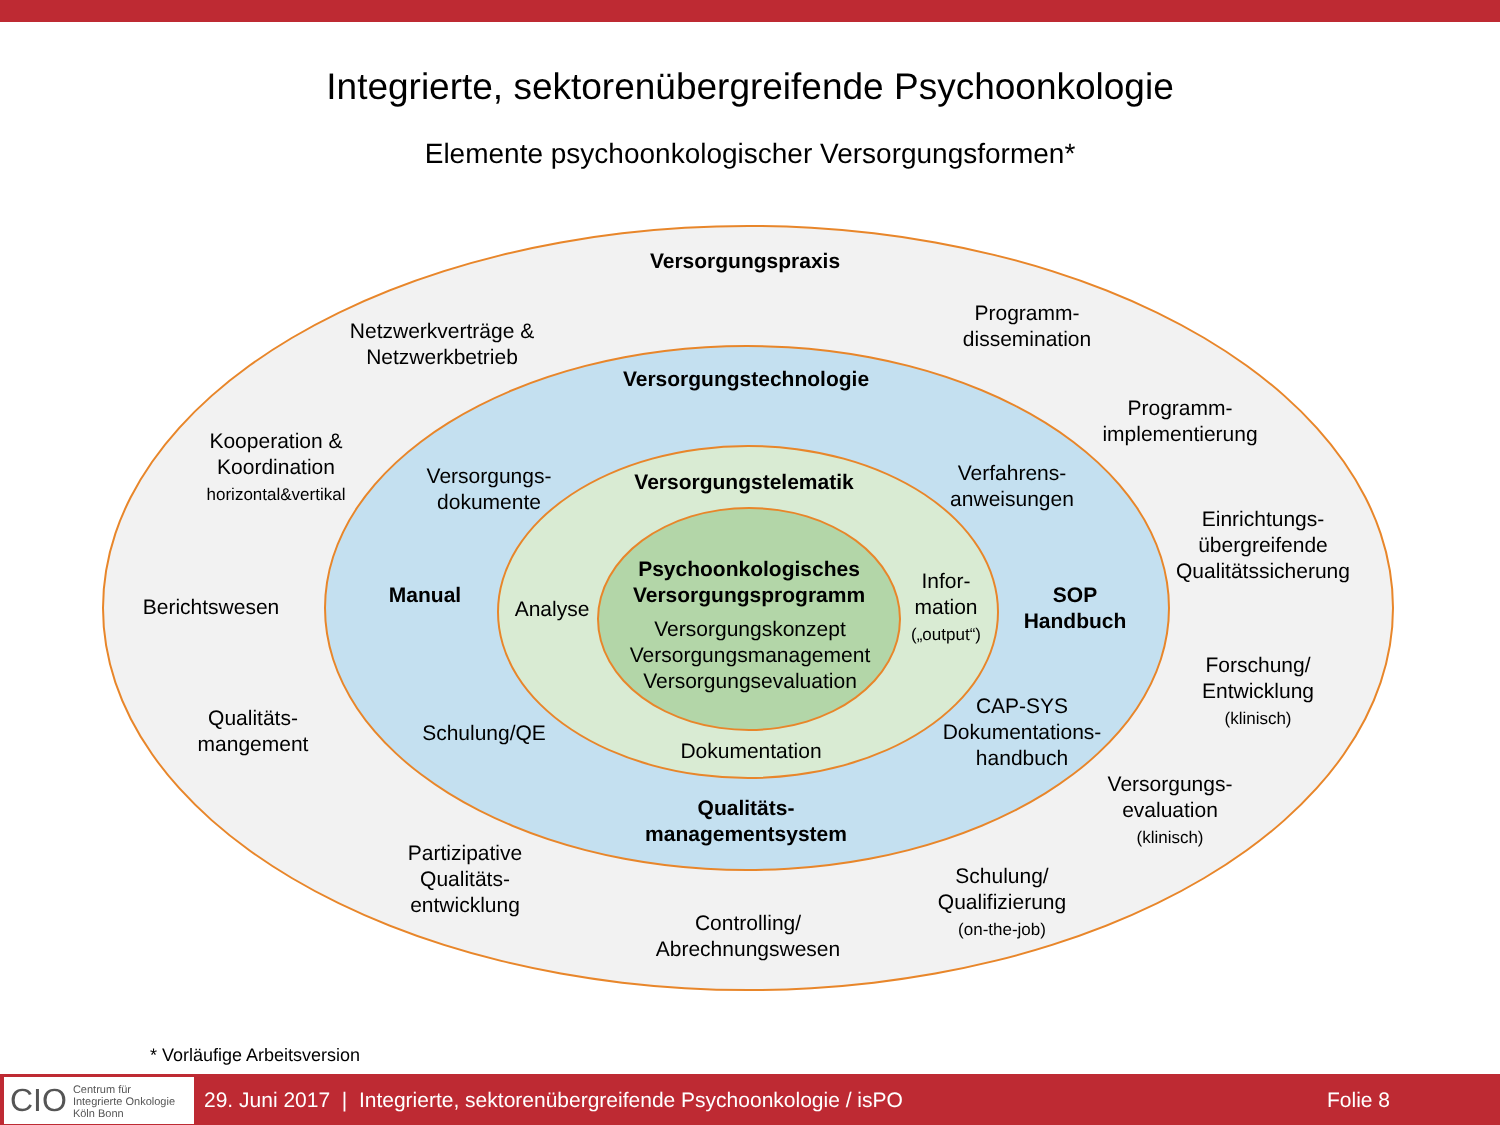Integrierte, sektorenübergreifende Psychoonkologie
Elemente psychoonkologischer Versorgungsformen*
Versorgungspraxis
Netzwerkverträge &
Netzwerkbetrieb
Programm-
dissemination
Programm-
implementierung
Kooperation &
Koordination
horizontal&vertikal
Einrichtungs-
übergreifende
Qualitätssicherung
Berichtswesen
Forschung/
Entwicklung
(klinisch)
Qualitäts-
mangement
Versorgungs-
evaluation
(klinisch)
Partizipative
Qualitäts-
entwicklung
Schulung/
Qualifizierung
(on-the-job)
Controlling/
Abrechnungswesen
Versorgungstechnologie
Versorgungs-
dokumente
Verfahrens-
anweisungen
Manual
SOP
Handbuch
Schulung/QE
CAP-SYS
Dokumentations-
handbuch
Qualitäts-
managementsystem
Versorgungstelematik
Analyse
Infor-
mation
(„output“)
Dokumentation
Psychoonkologisches
Versorgungsprogramm
Versorgungskonzept
Versorgungsmanagement
Versorgungsevaluation
* Vorläufige Arbeitsversion
CIO Centrum für
Integrierte Onkologie
Köln Bonn
29. Juni 2017 | Integrierte, sektorenübergreifende Psychoonkologie / isPO Folie 8